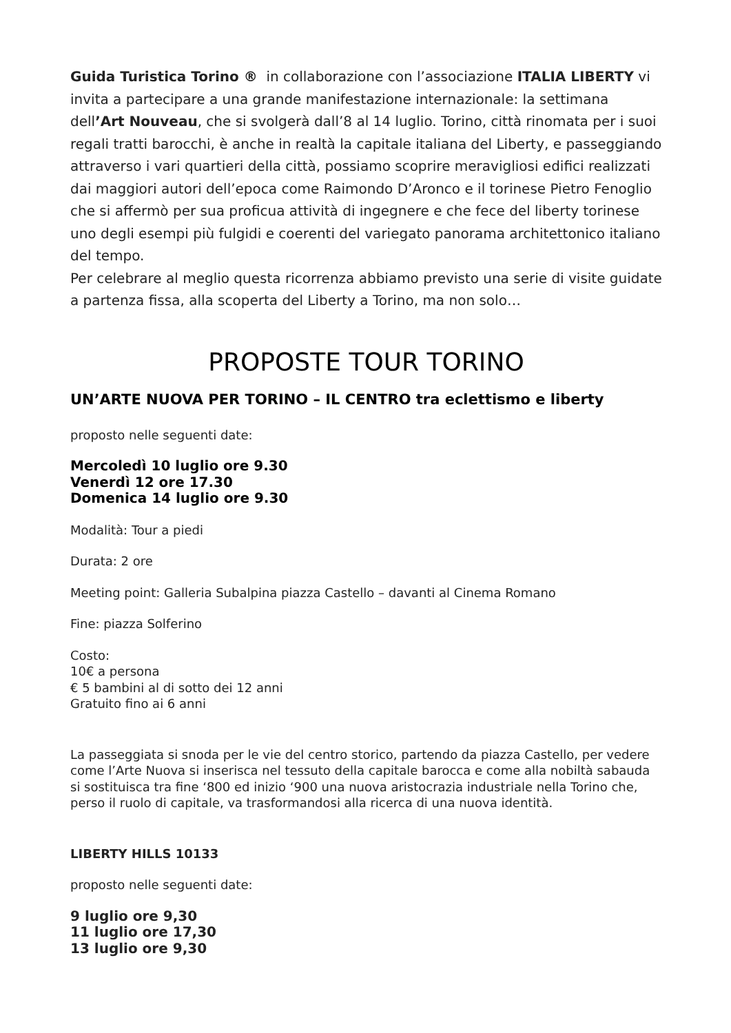Guida Turistica Torino ® in collaborazione con l’associazione ITALIA LIBERTY vi invita a partecipare a una grande manifestazione internazionale: la settimana dell’Art Nouveau, che si svolgerà dall’8 al 14 luglio. Torino, città rinomata per i suoi regali tratti barocchi, è anche in realtà la capitale italiana del Liberty, e passeggiando attraverso i vari quartieri della città, possiamo scoprire meravigliosi edifici realizzati dai maggiori autori dell’epoca come Raimondo D’Aronco e il torinese Pietro Fenoglio che si affermò per sua proficua attività di ingegnere e che fece del liberty torinese uno degli esempi più fulgidi e coerenti del variegato panorama architettonico italiano del tempo.
Per celebrare al meglio questa ricorrenza abbiamo previsto una serie di visite guidate a partenza fissa, alla scoperta del Liberty a Torino, ma non solo…
PROPOSTE TOUR TORINO
UN’ARTE NUOVA PER TORINO – IL CENTRO tra eclettismo e liberty
proposto nelle seguenti date:
Mercoledì 10 luglio ore 9.30
Venerdì 12 ore 17.30
Domenica 14 luglio ore 9.30
Modalità: Tour a piedi
Durata: 2 ore
Meeting point: Galleria Subalpina piazza Castello – davanti al Cinema Romano
Fine: piazza Solferino
Costo:
10€ a persona
€ 5 bambini al di sotto dei 12 anni
Gratuito fino ai 6 anni
La passeggiata si snoda per le vie del centro storico, partendo da piazza Castello, per vedere come l’Arte Nuova si inserisca nel tessuto della capitale barocca e come alla nobiltà sabauda si sostituisca tra fine ‘800 ed inizio ‘900 una nuova aristocrazia industriale nella Torino che, perso il ruolo di capitale, va trasformandosi alla ricerca di una nuova identità.
LIBERTY HILLS 10133
proposto nelle seguenti date:
9 luglio ore 9,30
11 luglio ore 17,30
13 luglio ore 9,30